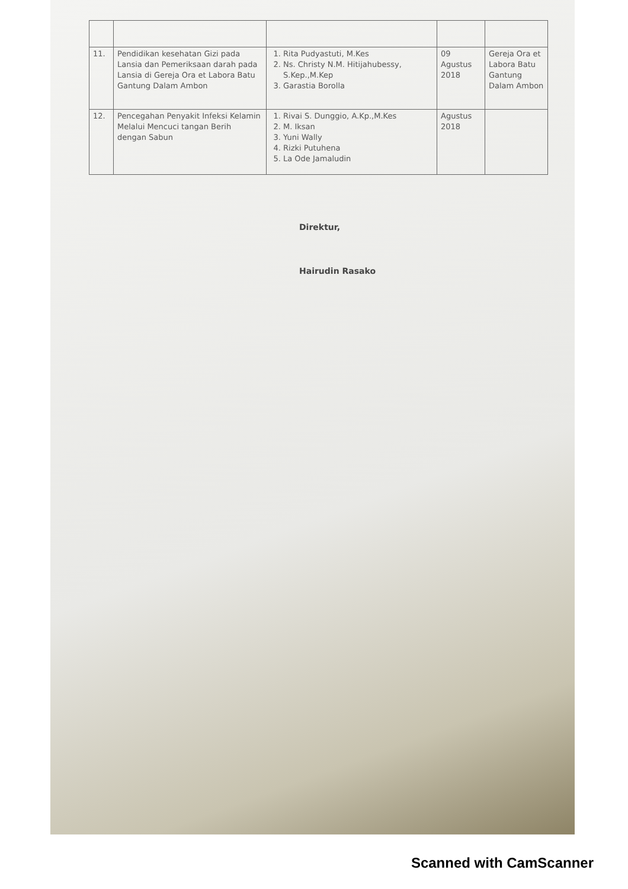| 11. | Pendidikan kesehatan Gizi pada Lansia dan Pemeriksaan darah pada Lansia di Gereja Ora et Labora Batu Gantung Dalam Ambon | 1. Rita Pudyastuti, M.Kes 2. Ns. Christy N.M. Hitijahubessy, S.Kep.,M.Kep 3. Garastia Borolla | 09 Agustus 2018 | Gereja Ora et Labora Batu Gantung Dalam Ambon |
| 12. | Pencegahan Penyakit Infeksi Kelamin Melalui Mencuci tangan Berih dengan Sabun | 1. Rivai S. Dunggio, A.Kp.,M.Kes 2. M. Iksan 3. Yuni Wally 4. Rizki Putuhena 5. La Ode Jamaludin | Agustus 2018 | |
Direktur,
Hairudin Rasako
Scanned with CamScanner